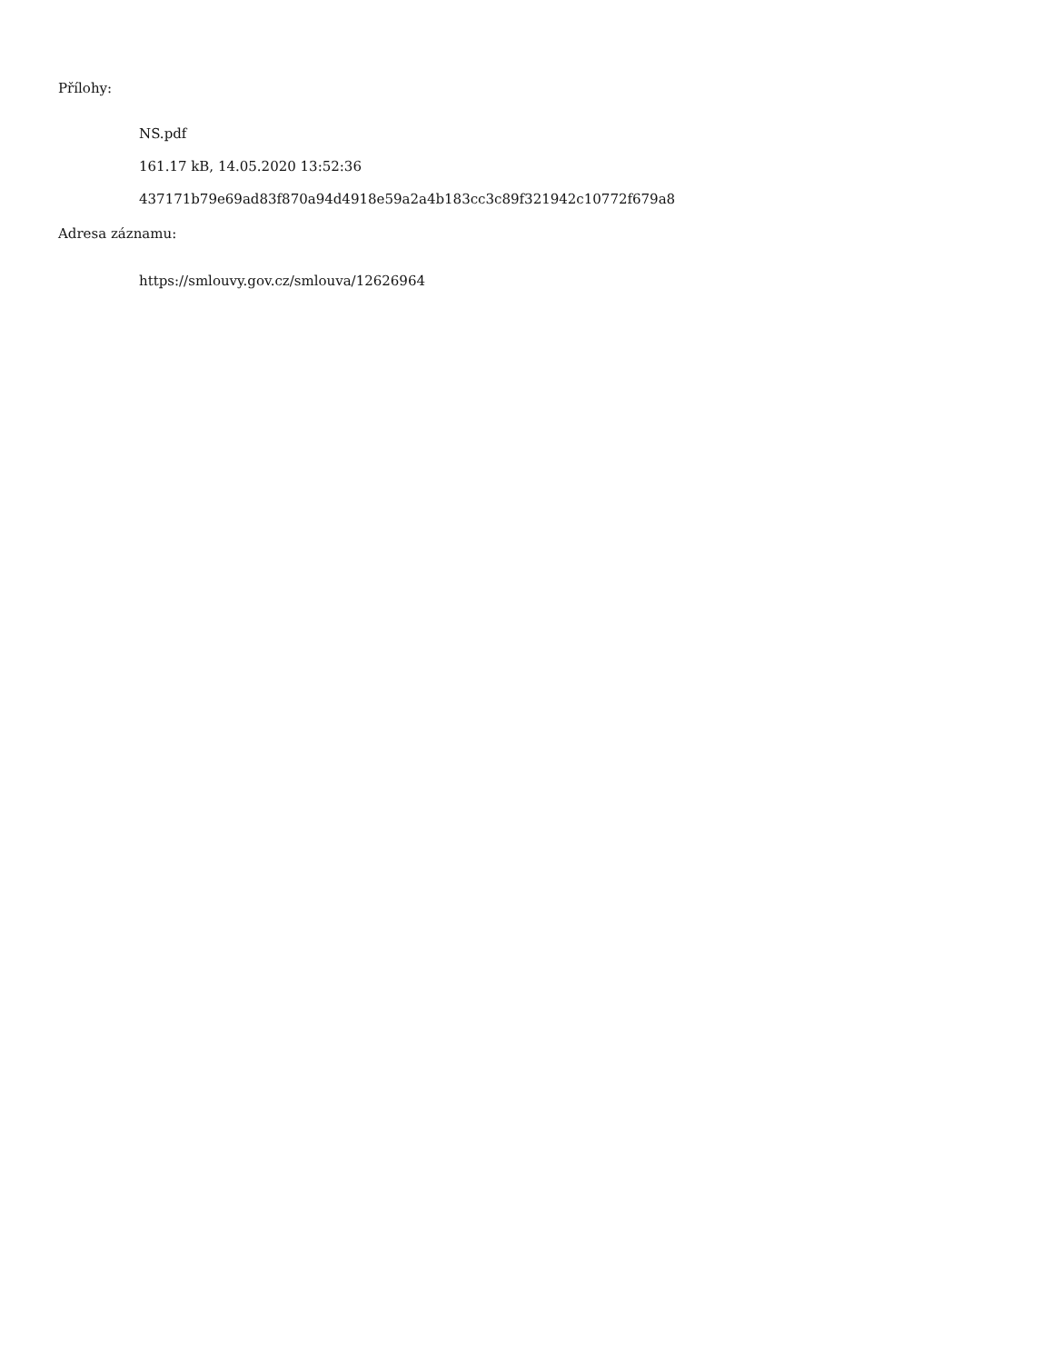Přílohy:
NS.pdf
161.17 kB, 14.05.2020 13:52:36
437171b79e69ad83f870a94d4918e59a2a4b183cc3c89f321942c10772f679a8
Adresa záznamu:
https://smlouvy.gov.cz/smlouva/12626964